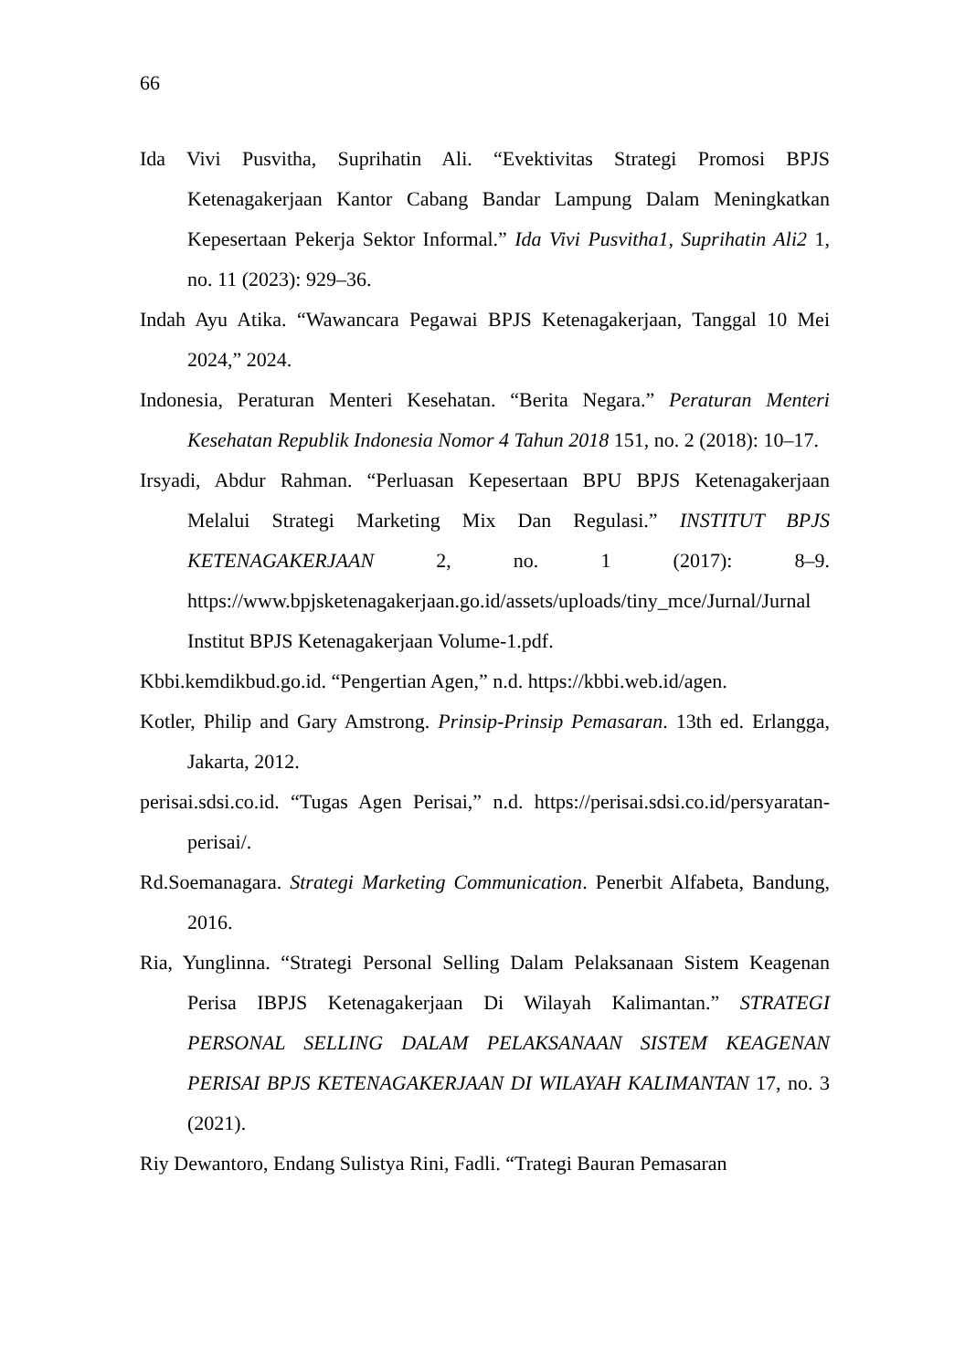66
Ida Vivi Pusvitha, Suprihatin Ali. “Evektivitas Strategi Promosi BPJS Ketenagakerjaan Kantor Cabang Bandar Lampung Dalam Meningkatkan Kepesertaan Pekerja Sektor Informal.” Ida Vivi Pusvitha1, Suprihatin Ali2 1, no. 11 (2023): 929–36.
Indah Ayu Atika. “Wawancara Pegawai BPJS Ketenagakerjaan, Tanggal 10 Mei 2024,” 2024.
Indonesia, Peraturan Menteri Kesehatan. “Berita Negara.” Peraturan Menteri Kesehatan Republik Indonesia Nomor 4 Tahun 2018 151, no. 2 (2018): 10–17.
Irsyadi, Abdur Rahman. “Perluasan Kepesertaan BPU BPJS Ketenagakerjaan Melalui Strategi Marketing Mix Dan Regulasi.” INSTITUT BPJS KETENAGAKERJAAN 2, no. 1 (2017): 8–9. https://www.bpjsketenagakerjaan.go.id/assets/uploads/tiny_mce/Jurnal/Jurnal Institut BPJS Ketenagakerjaan Volume-1.pdf.
Kbbi.kemdikbud.go.id. “Pengertian Agen,” n.d. https://kbbi.web.id/agen.
Kotler, Philip and Gary Amstrong. Prinsip-Prinsip Pemasaran. 13th ed. Erlangga, Jakarta, 2012.
perisai.sdsi.co.id. “Tugas Agen Perisai,” n.d. https://perisai.sdsi.co.id/persyaratan-perisai/.
Rd.Soemanagara. Strategi Marketing Communication. Penerbit Alfabeta, Bandung, 2016.
Ria, Yunglinna. “Strategi Personal Selling Dalam Pelaksanaan Sistem Keagenan Perisa IBPJS Ketenagakerjaan Di Wilayah Kalimantan.” STRATEGI PERSONAL SELLING DALAM PELAKSANAAN SISTEM KEAGENAN PERISAI BPJS KETENAGAKERJAAN DI WILAYAH KALIMANTAN 17, no. 3 (2021).
Riy Dewantoro, Endang Sulistya Rini, Fadli. “Trategi Bauran Pemasaran